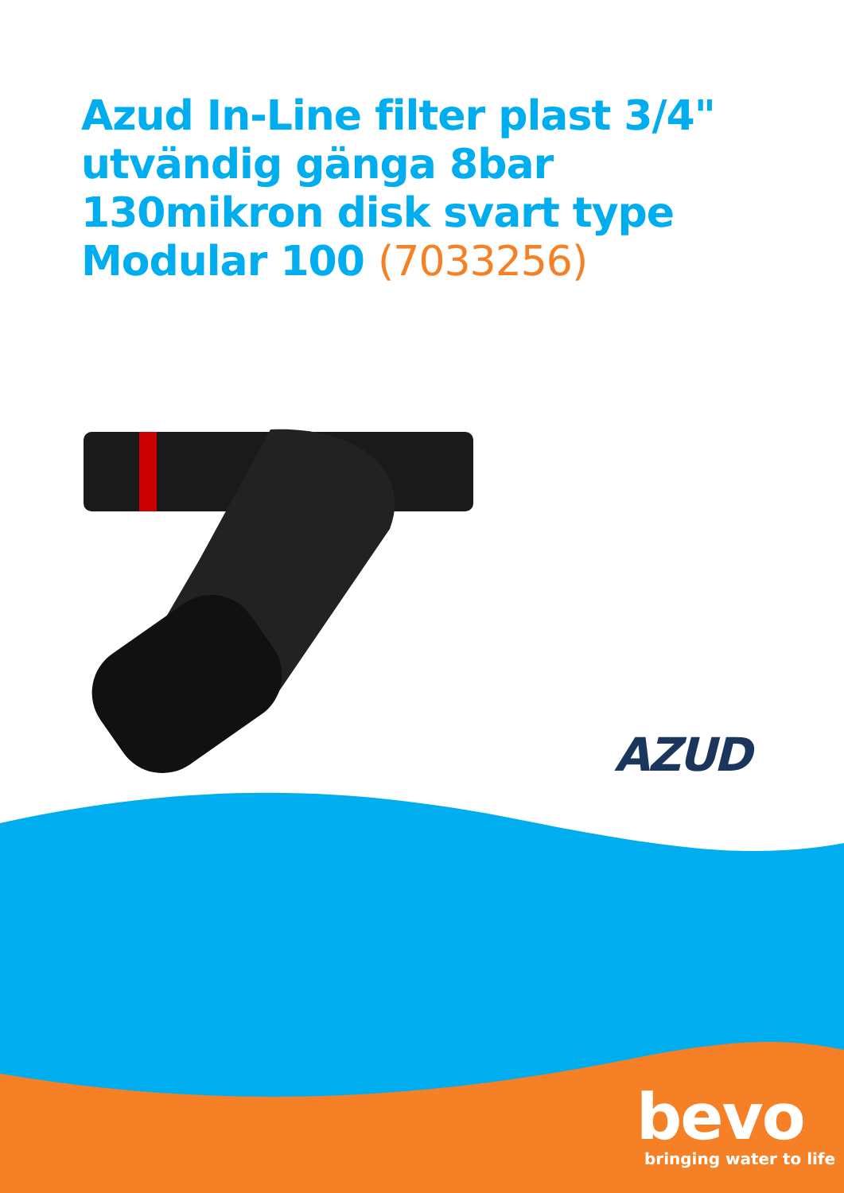Azud In-Line filter plast 3/4"
utvändig gänga 8bar
130mikron disk svart type
Modular 100 (7033256)
AZUD
bevo
bringing water to life